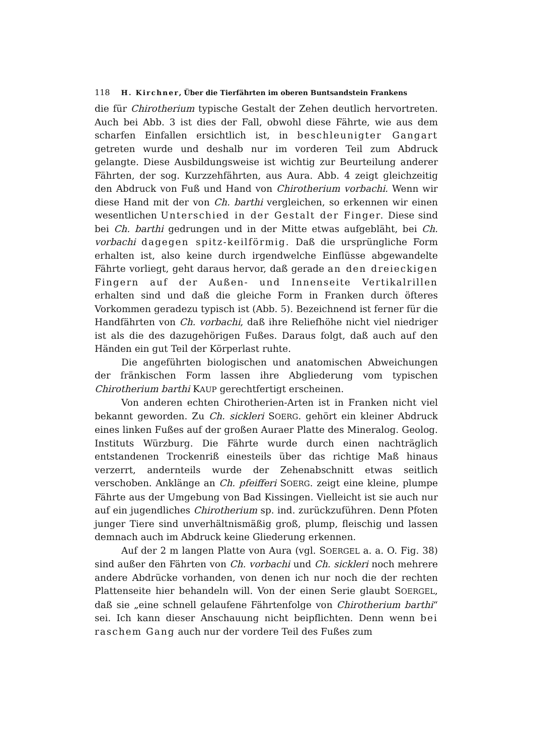118 H. Kirchner, Über die Tierfährten im oberen Buntsandstein Frankens
die für Chirotherium typische Gestalt der Zehen deutlich hervortreten. Auch bei Abb. 3 ist dies der Fall, obwohl diese Fährte, wie aus dem scharfen Einfallen ersichtlich ist, in beschleunigter Gangart getreten wurde und deshalb nur im vorderen Teil zum Abdruck gelangte. Diese Ausbildungsweise ist wichtig zur Beurteilung anderer Fährten, der sog. Kurzzehfährten, aus Aura. Abb. 4 zeigt gleichzeitig den Abdruck von Fuß und Hand von Chirotherium vorbachi. Wenn wir diese Hand mit der von Ch. barthi vergleichen, so erkennen wir einen wesentlichen Unterschied in der Gestalt der Finger. Diese sind bei Ch. barthi gedrungen und in der Mitte etwas aufgebläht, bei Ch. vorbachi dagegen spitz-keilförmig. Daß die ursprüngliche Form erhalten ist, also keine durch irgendwelche Einflüsse abgewandelte Fährte vorliegt, geht daraus hervor, daß gerade an den dreieckigen Fingern auf der Außen- und Innenseite Vertikalrillen erhalten sind und daß die gleiche Form in Franken durch öfteres Vorkommen geradezu typisch ist (Abb. 5). Bezeichnend ist ferner für die Handfährten von Ch. vorbachi, daß ihre Reliefhöhe nicht viel niedriger ist als die des dazugehörigen Fußes. Daraus folgt, daß auch auf den Händen ein gut Teil der Körperlast ruhte.
Die angeführten biologischen und anatomischen Abweichungen der fränkischen Form lassen ihre Abgliederung vom typischen Chirotherium barthi KAUP gerechtfertigt erscheinen.
Von anderen echten Chirotherien-Arten ist in Franken nicht viel bekannt geworden. Zu Ch. sickleri SOERG. gehört ein kleiner Abdruck eines linken Fußes auf der großen Auraer Platte des Mineralog. Geolog. Instituts Würzburg. Die Fährte wurde durch einen nachträglich entstandenen Trockenriß einesteils über das richtige Maß hinaus verzerrt, andernteils wurde der Zehenabschnitt etwas seitlich verschoben. Anklänge an Ch. pfeifferi SOERG. zeigt eine kleine, plumpe Fährte aus der Umgebung von Bad Kissingen. Vielleicht ist sie auch nur auf ein jugendliches Chirotherium sp. ind. zurückzuführen. Denn Pfoten junger Tiere sind unverhältnismäßig groß, plump, fleischig und lassen demnach auch im Abdruck keine Gliederung erkennen.
Auf der 2 m langen Platte von Aura (vgl. SOERGEL a. a. O. Fig. 38) sind außer den Fährten von Ch. vorbachi und Ch. sickleri noch mehrere andere Abdrücke vorhanden, von denen ich nur noch die der rechten Plattenseite hier behandeln will. Von der einen Serie glaubt SOERGEL, daß sie „eine schnell gelaufene Fährtenfolge von Chirotherium barthi“ sei. Ich kann dieser Anschauung nicht beipflichten. Denn wenn bei raschem Gang auch nur der vordere Teil des Fußes zum